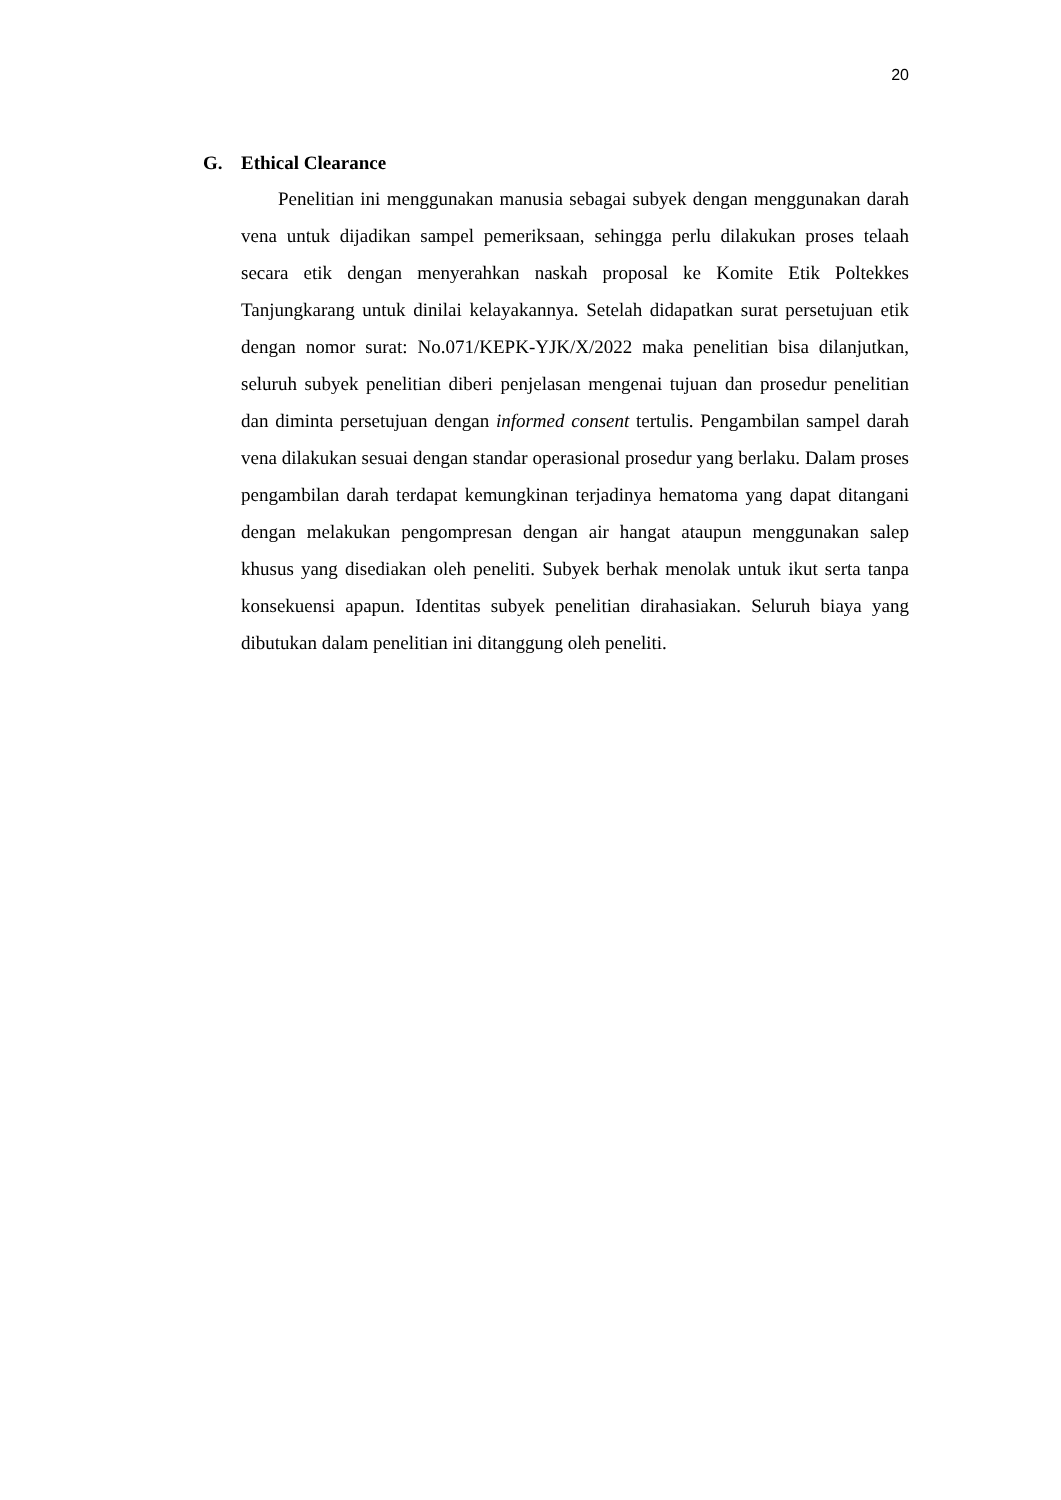20
G. Ethical Clearance
Penelitian ini menggunakan manusia sebagai subyek dengan menggunakan darah vena untuk dijadikan sampel pemeriksaan, sehingga perlu dilakukan proses telaah secara etik dengan menyerahkan naskah proposal ke Komite Etik Poltekkes Tanjungkarang untuk dinilai kelayakannya. Setelah didapatkan surat persetujuan etik dengan nomor surat: No.071/KEPK-YJK/X/2022 maka penelitian bisa dilanjutkan, seluruh subyek penelitian diberi penjelasan mengenai tujuan dan prosedur penelitian dan diminta persetujuan dengan informed consent tertulis. Pengambilan sampel darah vena dilakukan sesuai dengan standar operasional prosedur yang berlaku. Dalam proses pengambilan darah terdapat kemungkinan terjadinya hematoma yang dapat ditangani dengan melakukan pengompresan dengan air hangat ataupun menggunakan salep khusus yang disediakan oleh peneliti. Subyek berhak menolak untuk ikut serta tanpa konsekuensi apapun. Identitas subyek penelitian dirahasiakan. Seluruh biaya yang dibutukan dalam penelitian ini ditanggung oleh peneliti.